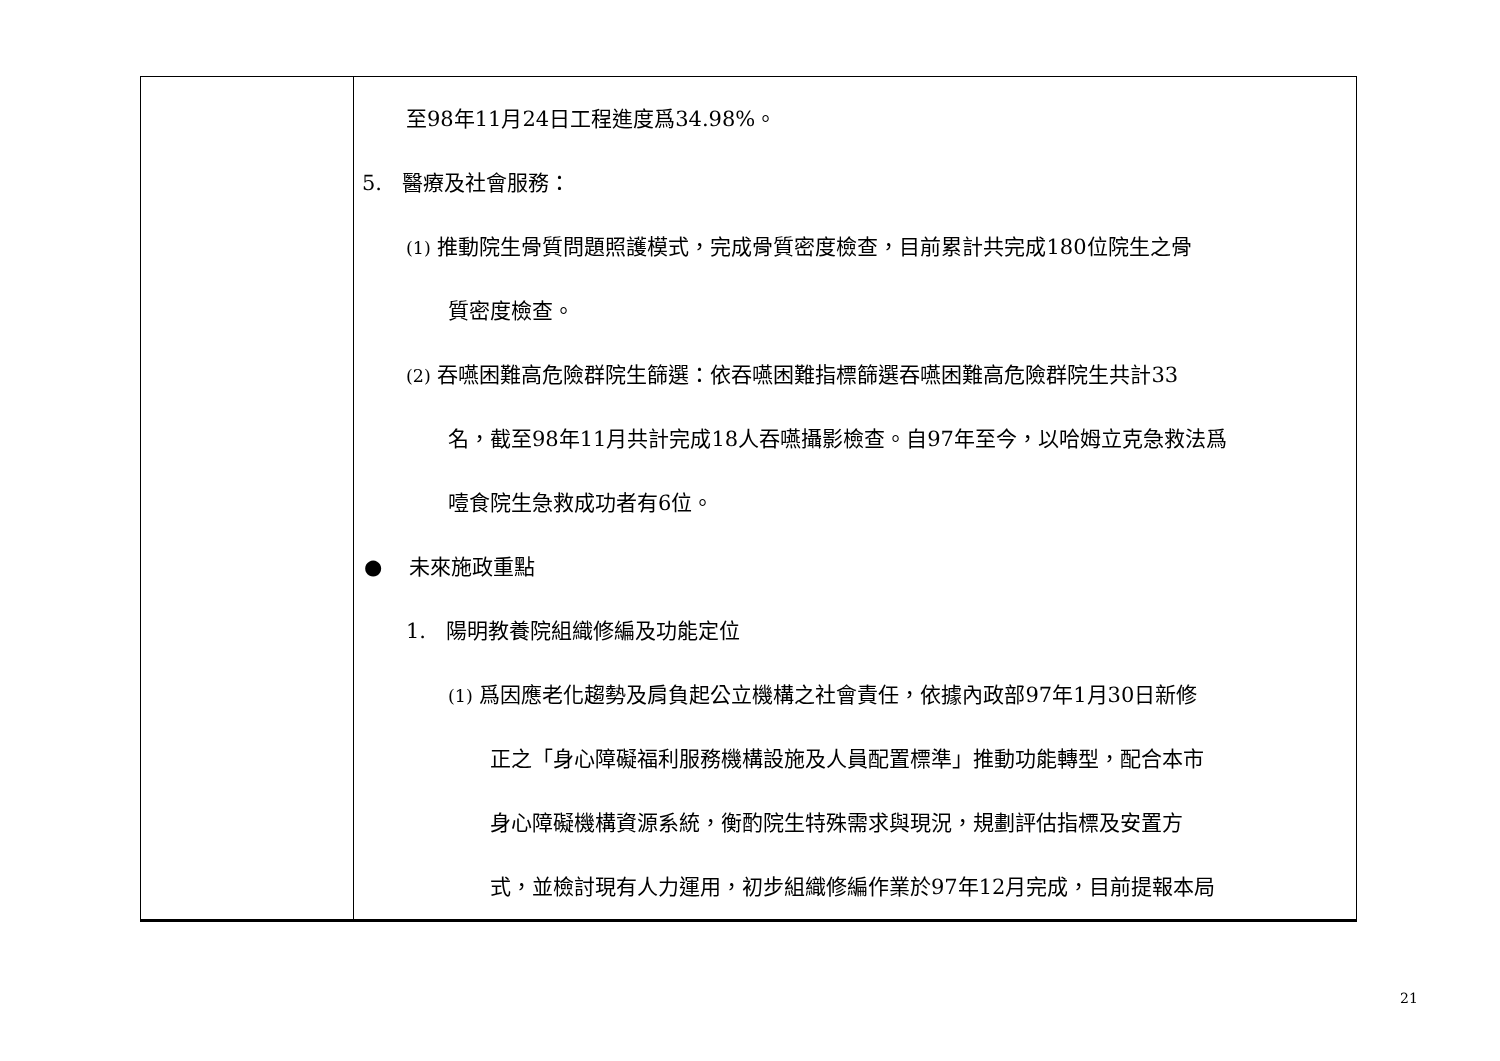| | 至98年11月24日工程進度爲34.98%。 5. 醫療及社會服務： (1) 推動院生骨質問題照護模式，完成骨質密度檢查，目前累計共完成180位院生之骨 質密度檢查。 (2) 吞嚥困難高危險群院生篩選：依吞嚥困難指標篩選吞嚥困難高危險群院生共計33 名，截至98年11月共計完成18人吞嚥攝影檢查。自97年至今，以哈姆立克急救法爲 噎食院生急救成功者有6位。 ● 未來施政重點 1. 陽明教養院組織修編及功能定位 (1) 爲因應老化趨勢及肩負起公立機構之社會責任，依據內政部97年1月30日新修 正之「身心障礙福利服務機構設施及人員配置標準」推動功能轉型，配合本市 身心障礙機構資源系統，衡酌院生特殊需求與現況，規劃評估指標及安置方 式，並檢討現有人力運用，初步組織修編作業於97年12月完成，目前提報本局 |
21